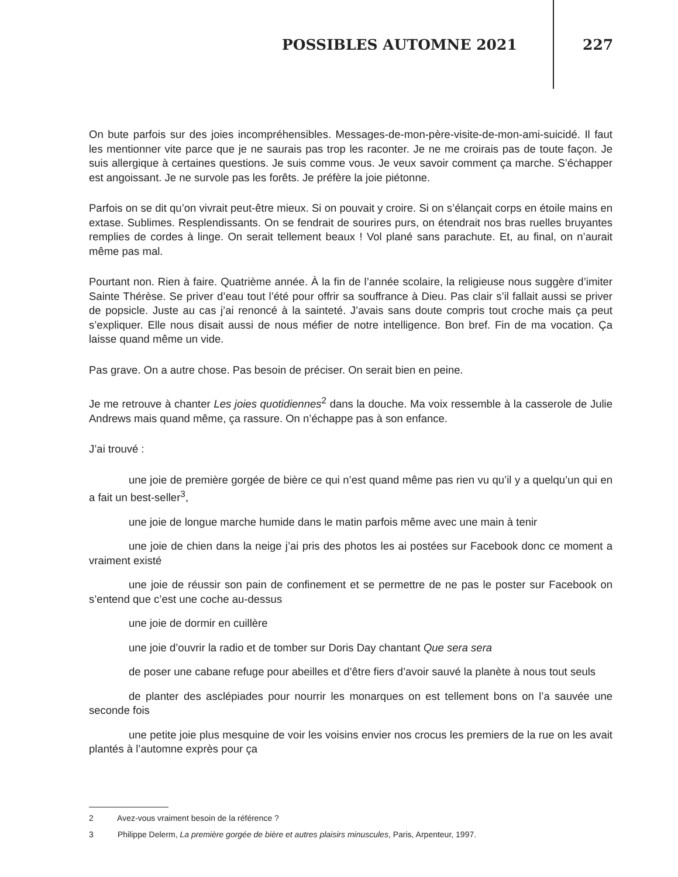POSSIBLES AUTOMNE 2021 227
On bute parfois sur des joies incompréhensibles. Messages-de-mon-père-visite-de-mon-ami-suicidé. Il faut les mentionner vite parce que je ne saurais pas trop les raconter. Je ne me croirais pas de toute façon. Je suis allergique à certaines questions. Je suis comme vous. Je veux savoir comment ça marche. S’échapper est angoissant. Je ne survole pas les forêts. Je préfère la joie piétonne.
Parfois on se dit qu’on vivrait peut-être mieux. Si on pouvait y croire. Si on s’élançait corps en étoile mains en extase. Sublimes. Resplendissants. On se fendrait de sourires purs, on étendrait nos bras ruelles bruyantes remplies de cordes à linge. On serait tellement beaux ! Vol plané sans parachute. Et, au final, on n’aurait même pas mal.
Pourtant non. Rien à faire. Quatrième année. À la fin de l’année scolaire, la religieuse nous suggère d’imiter Sainte Thérèse. Se priver d’eau tout l’été pour offrir sa souffrance à Dieu. Pas clair s’il fallait aussi se priver de popsicle. Juste au cas j’ai renoncé à la sainteté. J’avais sans doute compris tout croche mais ça peut s’expliquer. Elle nous disait aussi de nous méfier de notre intelligence. Bon bref. Fin de ma vocation. Ça laisse quand même un vide.
Pas grave. On a autre chose. Pas besoin de préciser. On serait bien en peine.
Je me retrouve à chanter Les joies quotidiennes<sup>2</sup> dans la douche. Ma voix ressemble à la casserole de Julie Andrews mais quand même, ça rassure. On n’échappe pas à son enfance.
J’ai trouvé :
une joie de première gorgée de bière ce qui n’est quand même pas rien vu qu’il y a quelqu’un qui en a fait un best-seller<sup>3</sup>,
une joie de longue marche humide dans le matin parfois même avec une main à tenir
une joie de chien dans la neige j’ai pris des photos les ai postées sur Facebook donc ce moment a vraiment existé
une joie de réussir son pain de confinement et se permettre de ne pas le poster sur Facebook on s’entend que c’est une coche au-dessus
une joie de dormir en cuillère
une joie d’ouvrir la radio et de tomber sur Doris Day chantant Que sera sera
de poser une cabane refuge pour abeilles et d’être fiers d’avoir sauvé la planète à nous tout seuls
de planter des asclépiades pour nourrir les monarques on est tellement bons on l’a sauvée une seconde fois
une petite joie plus mesquine de voir les voisins envier nos crocus les premiers de la rue on les avait plantés à l’automne exprès pour ça
2 Avez-vous vraiment besoin de la référence ?
3 Philippe Delerm, La première gorgée de bière et autres plaisirs minuscules, Paris, Arpenteur, 1997.